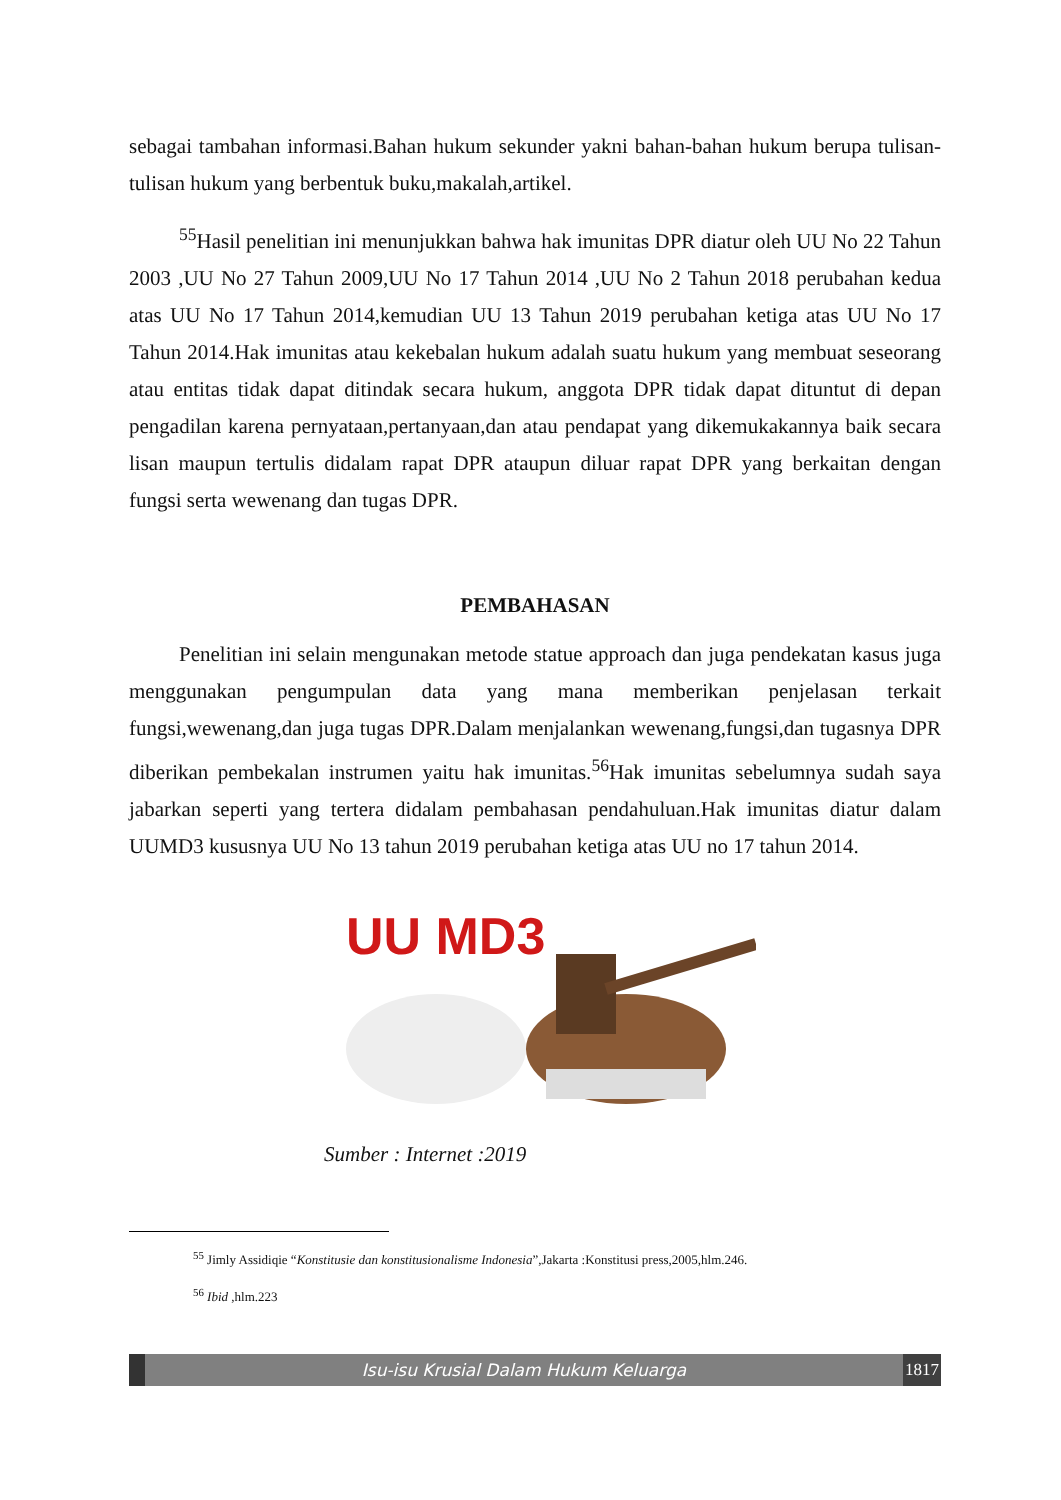sebagai tambahan informasi.Bahan hukum sekunder yakni bahan-bahan hukum berupa tulisan-tulisan hukum yang berbentuk buku,makalah,artikel.
<sup>55</sup> Hasil penelitian ini menunjukkan bahwa hak imunitas DPR diatur oleh UU No 22 Tahun 2003 ,UU No 27 Tahun 2009,UU No 17 Tahun 2014 ,UU No 2 Tahun 2018 perubahan kedua atas UU No 17 Tahun 2014,kemudian UU 13 Tahun 2019 perubahan ketiga atas UU No 17 Tahun 2014.Hak imunitas atau kekebalan hukum adalah suatu hukum yang membuat seseorang atau entitas tidak dapat ditindak secara hukum, anggota DPR tidak dapat dituntut di depan pengadilan karena pernyataan,pertanyaan,dan atau pendapat yang dikemukakannya baik secara lisan maupun tertulis didalam rapat DPR ataupun diluar rapat DPR yang berkaitan dengan fungsi serta wewenang dan tugas DPR.
PEMBAHASAN
Penelitian ini selain mengunakan metode statue approach dan juga pendekatan kasus juga menggunakan pengumpulan data yang mana memberikan penjelasan terkait fungsi,wewenang,dan juga tugas DPR.Dalam menjalankan wewenang,fungsi,dan tugasnya DPR diberikan pembekalan instrumen yaitu hak imunitas.<sup>56</sup>Hak imunitas sebelumnya sudah saya jabarkan seperti yang tertera didalam pembahasan pendahuluan.Hak imunitas diatur dalam UUMD3 kususnya UU No 13 tahun 2019 perubahan ketiga atas UU no 17 tahun 2014.
UU MD3
Sumber : Internet :2019
<sup>55</sup> Jimly Assidiqie “Konstitusie dan konstitusionalisme Indonesia”,Jakarta :Konstitusi press,2005,hlm.246.
<sup>56</sup> Ibid ,hlm.223
Isu-isu Krusial Dalam Hukum Keluarga
1817